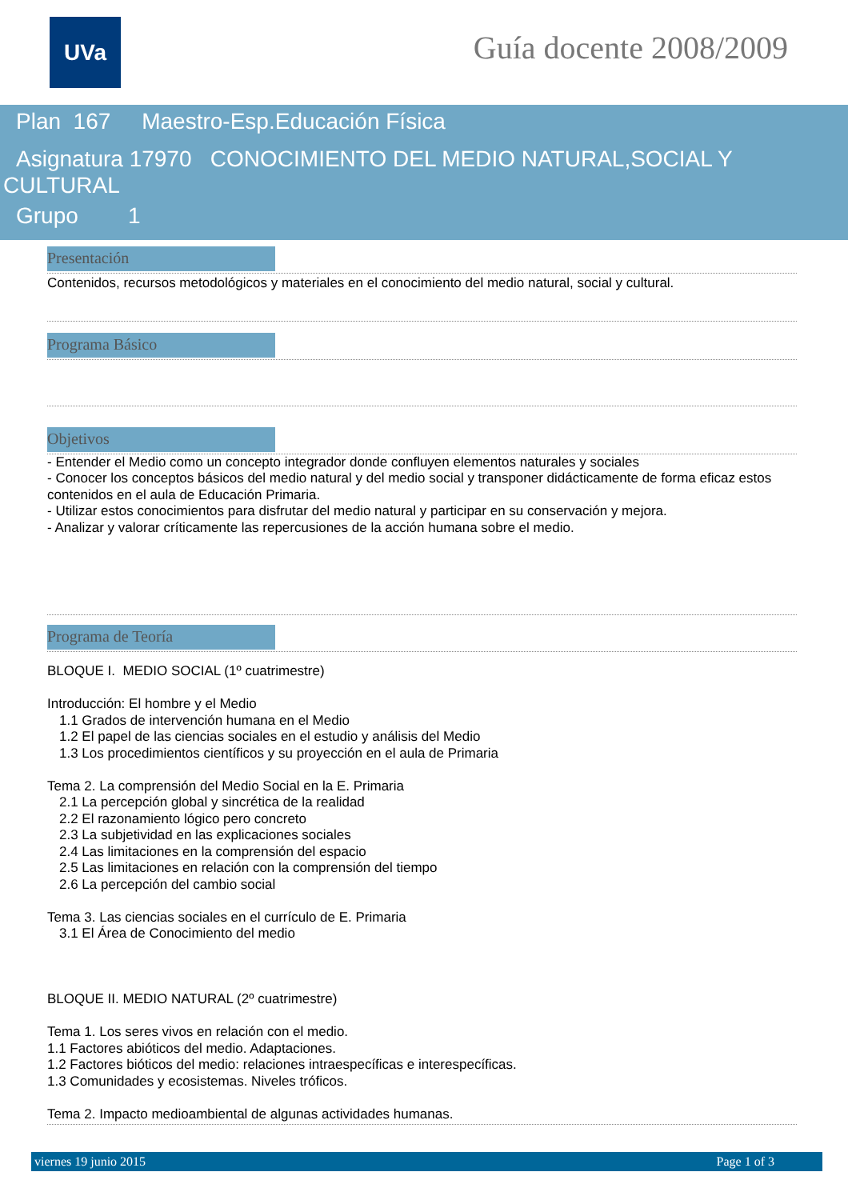UVa Guía docente 2008/2009
Plan 167 Maestro-Esp.Educación Física
Asignatura 17970 CONOCIMIENTO DEL MEDIO NATURAL,SOCIAL Y
CULTURAL
Grupo 1
Presentación
Contenidos, recursos metodológicos y materiales en el conocimiento del medio natural, social y cultural.
Programa Básico
Objetivos
- Entender el Medio como un concepto integrador donde confluyen elementos naturales y sociales
- Conocer los conceptos básicos del medio natural y del medio social y transponer didácticamente de forma eficaz estos contenidos en el aula de Educación Primaria.
- Utilizar estos conocimientos para disfrutar del medio natural y participar en su conservación y mejora.
- Analizar y valorar críticamente las repercusiones de la acción humana sobre el medio.
Programa de Teoría
BLOQUE I. MEDIO SOCIAL (1º cuatrimestre)
Introducción: El hombre y el Medio
1.1 Grados de intervención humana en el Medio
1.2 El papel de las ciencias sociales en el estudio y análisis del Medio
1.3 Los procedimientos científicos y su proyección en el aula de Primaria
Tema 2. La comprensión del Medio Social en la E. Primaria
2.1 La percepción global y sincrética de la realidad
2.2 El razonamiento lógico pero concreto
2.3 La subjetividad en las explicaciones sociales
2.4 Las limitaciones en la comprensión del espacio
2.5 Las limitaciones en relación con la comprensión del tiempo
2.6 La percepción del cambio social
Tema 3. Las ciencias sociales en el currículo de E. Primaria
3.1 El Área de Conocimiento del medio
BLOQUE II. MEDIO NATURAL (2º cuatrimestre)
Tema 1. Los seres vivos en relación con el medio.
1.1 Factores abióticos del medio. Adaptaciones.
1.2 Factores bióticos del medio: relaciones intraespecíficas e interespecíficas.
1.3 Comunidades y ecosistemas. Niveles tróficos.
Tema 2. Impacto medioambiental de algunas actividades humanas.
viernes 19 junio 2015 Page 1 of 3